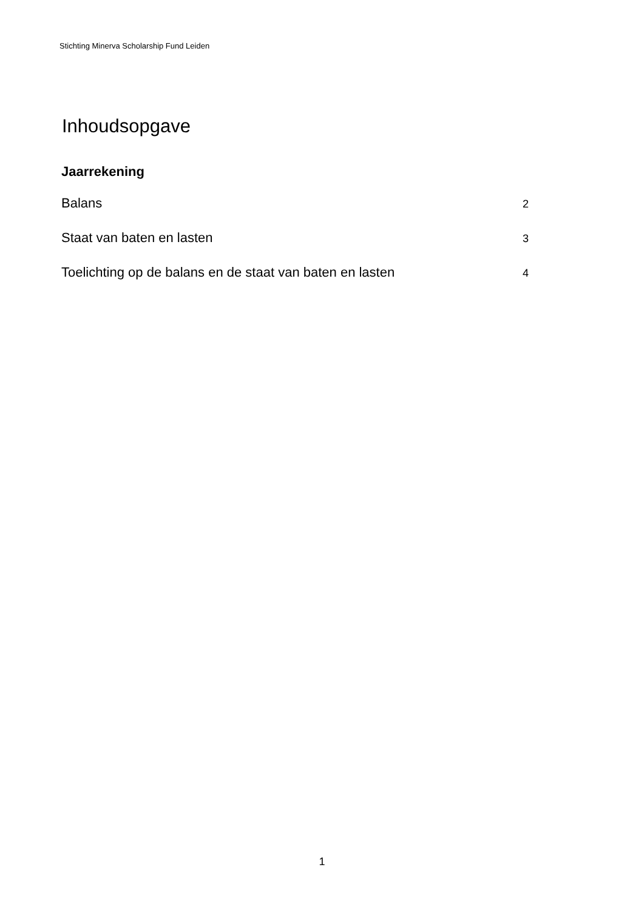Stichting Minerva Scholarship Fund Leiden
Inhoudsopgave
Jaarrekening
Balans 2
Staat van baten en lasten 3
Toelichting op de balans en de staat van baten en lasten 4
1